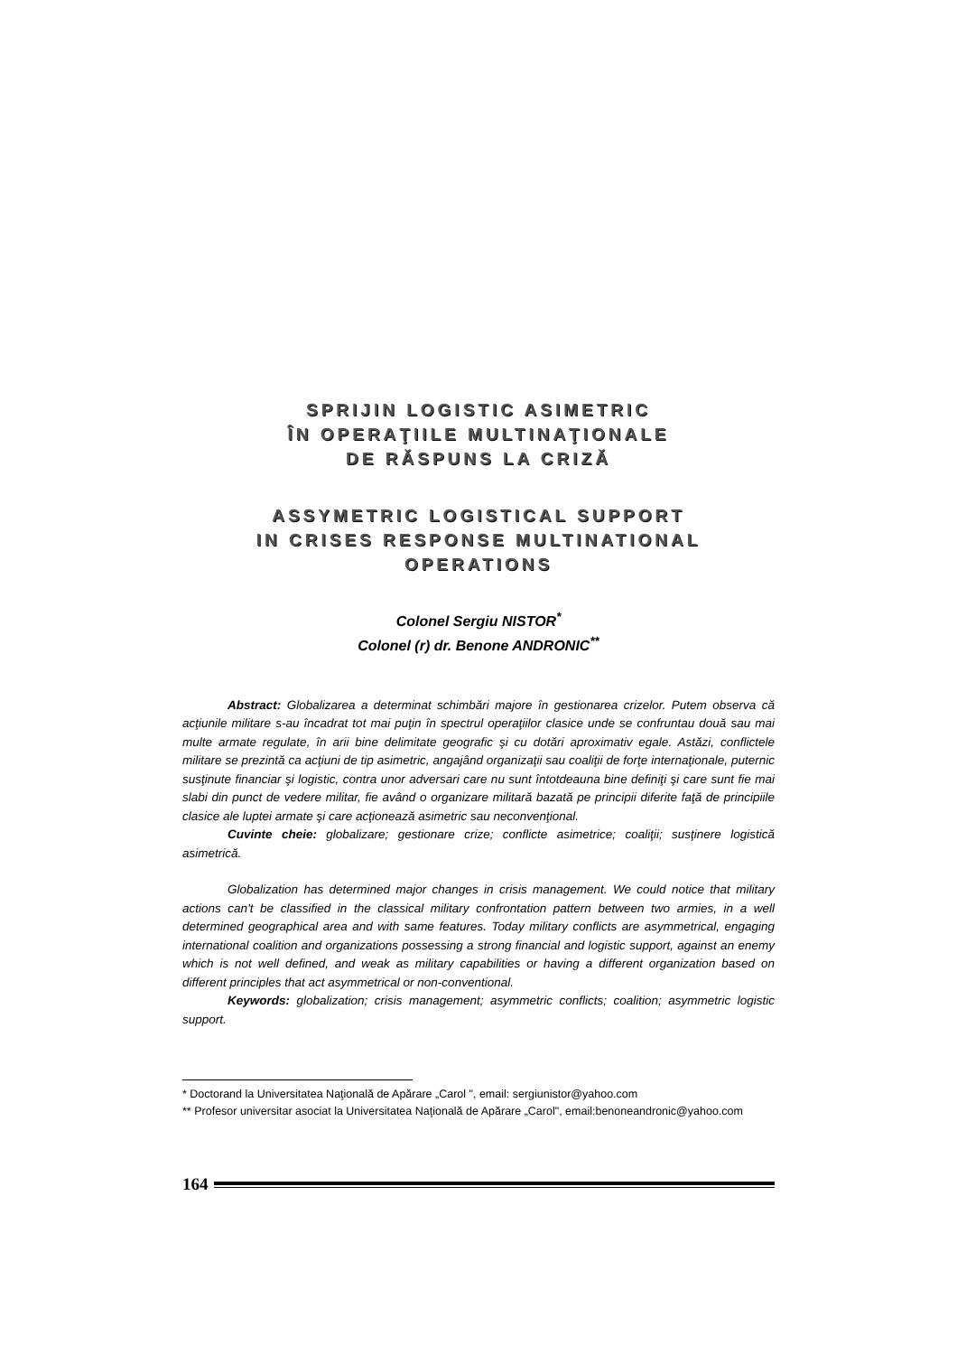SPRIJIN LOGISTIC ASIMETRIC
ÎN OPERAŢIILE MULTINAŢIONALE
DE RĂSPUNS LA CRIZĂ
ASSYMETRIC LOGISTICAL SUPPORT
IN CRISES RESPONSE MULTINATIONAL
OPERATIONS
Colonel Sergiu NISTOR<sup>*</sup>
Colonel (r) dr. Benone ANDRONIC<sup>**</sup>
Abstract: Globalizarea a determinat schimbări majore în gestionarea crizelor. Putem observa că acţiunile militare s-au încadrat tot mai puţin în spectrul operaţiilor clasice unde se confruntau două sau mai multe armate regulate, în arii bine delimitate geografic şi cu dotări aproximativ egale. Astăzi, conflictele militare se prezintă ca acţiuni de tip asimetric, angajând organizaţii sau coaliţii de forţe internaţionale, puternic susţinute financiar şi logistic, contra unor adversari care nu sunt întotdeauna bine definiţi şi care sunt fie mai slabi din punct de vedere militar, fie având o organizare militară bazată pe principii diferite faţă de principiile clasice ale luptei armate şi care acţionează asimetric sau neconvenţional.
Cuvinte cheie: globalizare; gestionare crize; conflicte asimetrice; coaliţii; susţinere logistică asimetrică.
Globalization has determined major changes in crisis management. We could notice that military actions can't be classified in the classical military confrontation pattern between two armies, in a well determined geographical area and with same features. Today military conflicts are asymmetrical, engaging international coalition and organizations possessing a strong financial and logistic support, against an enemy which is not well defined, and weak as military capabilities or having a different organization based on different principles that act asymmetrical or non-conventional.
Keywords: globalization; crisis management; asymmetric conflicts; coalition; asymmetric logistic support.
* Doctorand la Universitatea Naţională de Apărare „Carol ", email: sergiunistor@yahoo.com
** Profesor universitar asociat la Universitatea Naţională de Apărare „Carol", email:benoneandronic@yahoo.com
164